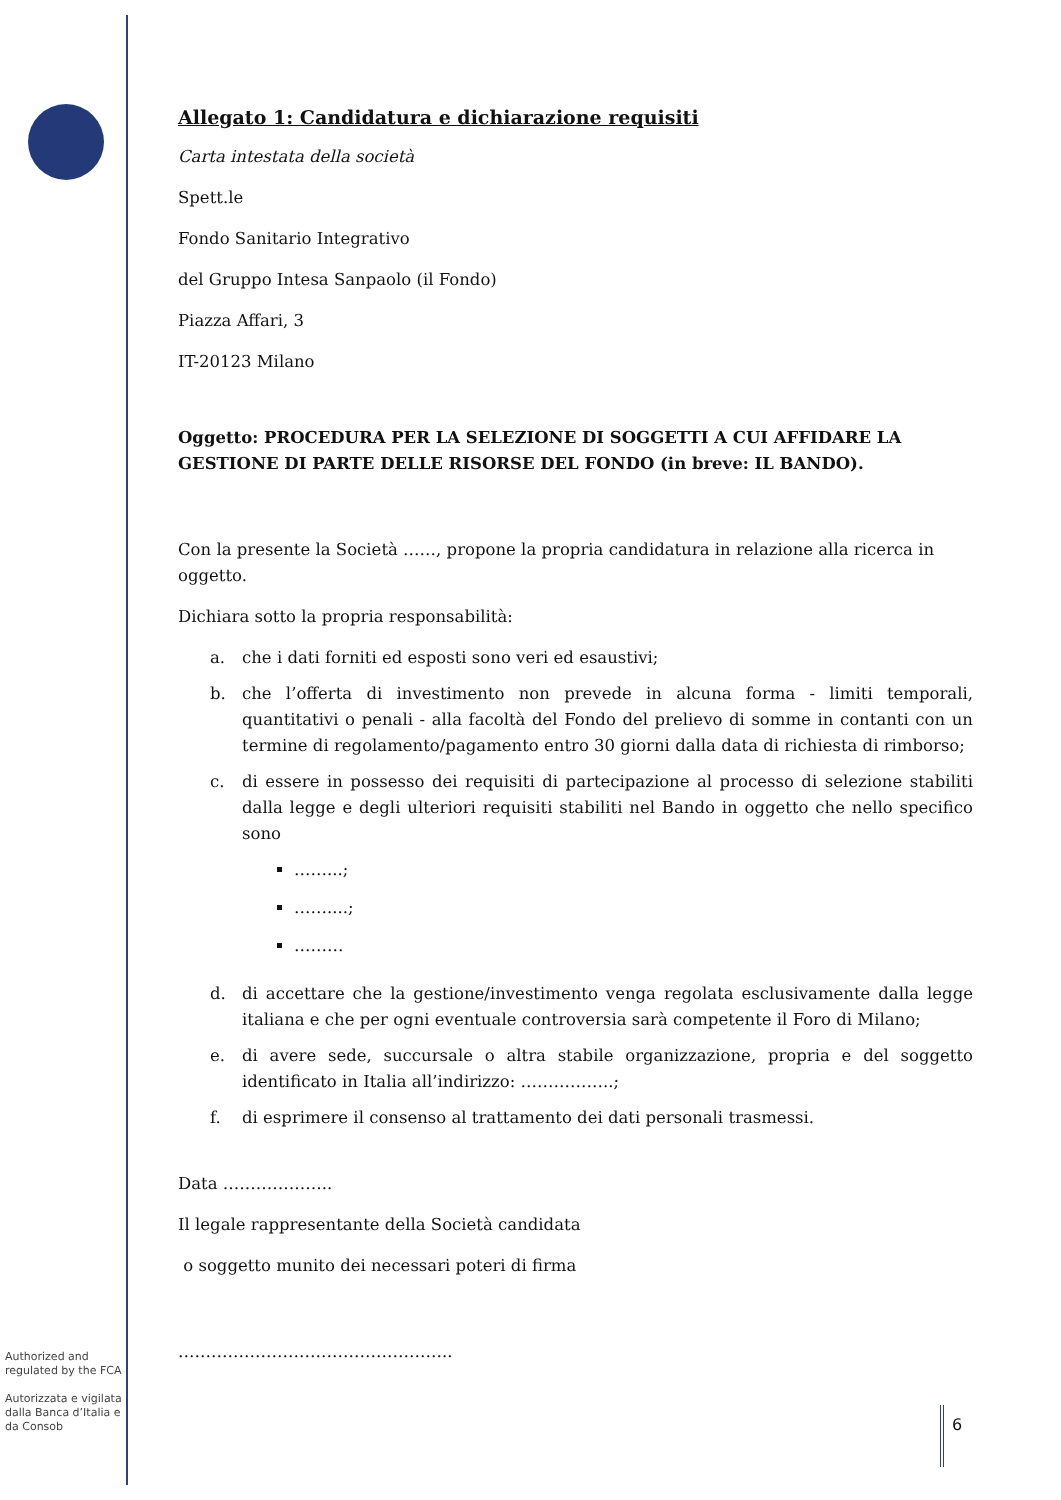Allegato 1: Candidatura e dichiarazione requisiti
Carta intestata della società
Spett.le
Fondo Sanitario Integrativo
del Gruppo Intesa Sanpaolo (il Fondo)
Piazza Affari, 3
IT-20123 Milano
Oggetto: PROCEDURA PER LA SELEZIONE DI SOGGETTI A CUI AFFIDARE LA GESTIONE DI PARTE DELLE RISORSE DEL FONDO (in breve: IL BANDO).
Con la presente la Società ……, propone la propria candidatura in relazione alla ricerca in oggetto.
Dichiara sotto la propria responsabilità:
a. che i dati forniti ed esposti sono veri ed esaustivi;
b. che l’offerta di investimento non prevede in alcuna forma - limiti temporali, quantitativi o penali - alla facoltà del Fondo del prelievo di somme in contanti con un termine di regolamento/pagamento entro 30 giorni dalla data di richiesta di rimborso;
c. di essere in possesso dei requisiti di partecipazione al processo di selezione stabiliti dalla legge e degli ulteriori requisiti stabiliti nel Bando in oggetto che nello specifico sono
……...;
……....;
………
d. di accettare che la gestione/investimento venga regolata esclusivamente dalla legge italiana e che per ogni eventuale controversia sarà competente il Foro di Milano;
e. di avere sede, succursale o altra stabile organizzazione, propria e del soggetto identificato in Italia all’indirizzo: ……………..;
f. di esprimere il consenso al trattamento dei dati personali trasmessi.
Data ………………..
Il legale rappresentante della Società candidata
o soggetto munito dei necessari poteri di firma
…………………………………………..
Authorized and regulated by the FCA
Autorizzata e vigilata dalla Banca d’Italia e da Consob
6